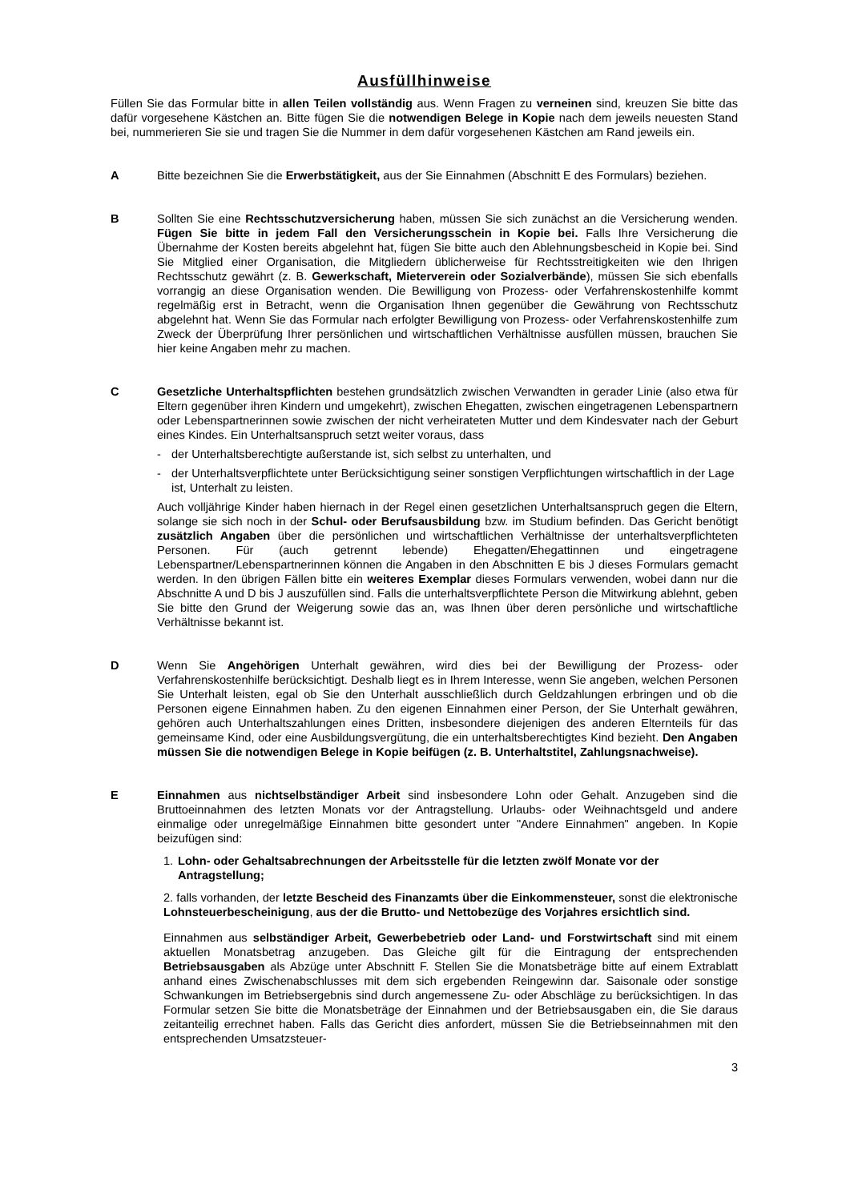Ausfüllhinweise
Füllen Sie das Formular bitte in allen Teilen vollständig aus. Wenn Fragen zu verneinen sind, kreuzen Sie bitte das dafür vorgesehene Kästchen an. Bitte fügen Sie die notwendigen Belege in Kopie nach dem jeweils neuesten Stand bei, nummerieren Sie sie und tragen Sie die Nummer in dem dafür vorgesehenen Kästchen am Rand jeweils ein.
A Bitte bezeichnen Sie die Erwerbstätigkeit, aus der Sie Einnahmen (Abschnitt E des Formulars) beziehen.
B Sollten Sie eine Rechtsschutzversicherung haben, müssen Sie sich zunächst an die Versicherung wenden. Fügen Sie bitte in jedem Fall den Versicherungsschein in Kopie bei. Falls Ihre Versicherung die Übernahme der Kosten bereits abgelehnt hat, fügen Sie bitte auch den Ablehnungsbescheid in Kopie bei. Sind Sie Mitglied einer Organisation, die Mitgliedern üblicherweise für Rechtsstreitigkeiten wie den Ihrigen Rechtsschutz gewährt (z. B. Gewerkschaft, Mieterverein oder Sozialverbände), müssen Sie sich ebenfalls vorrangig an diese Organisation wenden. Die Bewilligung von Prozess- oder Verfahrenskostenhilfe kommt regelmäßig erst in Betracht, wenn die Organisation Ihnen gegenüber die Gewährung von Rechtsschutz abgelehnt hat. Wenn Sie das Formular nach erfolgter Bewilligung von Prozess- oder Verfahrenskostenhilfe zum Zweck der Überprüfung Ihrer persönlichen und wirtschaftlichen Verhältnisse ausfüllen müssen, brauchen Sie hier keine Angaben mehr zu machen.
C Gesetzliche Unterhaltspflichten bestehen grundsätzlich zwischen Verwandten in gerader Linie (also etwa für Eltern gegenüber ihren Kindern und umgekehrt), zwischen Ehegatten, zwischen eingetragenen Lebenspartnern oder Lebenspartnerinnen sowie zwischen der nicht verheirateten Mutter und dem Kindesvater nach der Geburt eines Kindes. Ein Unterhaltsanspruch setzt weiter voraus, dass
- der Unterhaltsberechtigte außerstande ist, sich selbst zu unterhalten, und
- der Unterhaltsverpflichtete unter Berücksichtigung seiner sonstigen Verpflichtungen wirtschaftlich in der Lage ist, Unterhalt zu leisten.
Auch volljährige Kinder haben hiernach in der Regel einen gesetzlichen Unterhaltsanspruch gegen die Eltern, solange sie sich noch in der Schul- oder Berufsausbildung bzw. im Studium befinden. Das Gericht benötigt zusätzlich Angaben über die persönlichen und wirtschaftlichen Verhältnisse der unterhaltsverpflichteten Personen. Für (auch getrennt lebende) Ehegatten/Ehegattinnen und eingetragene Lebenspartner/Lebenspartnerinnen können die Angaben in den Abschnitten E bis J dieses Formulars gemacht werden. In den übrigen Fällen bitte ein weiteres Exemplar dieses Formulars verwenden, wobei dann nur die Abschnitte A und D bis J auszufüllen sind. Falls die unterhaltsverpflichtete Person die Mitwirkung ablehnt, geben Sie bitte den Grund der Weigerung sowie das an, was Ihnen über deren persönliche und wirtschaftliche Verhältnisse bekannt ist.
D Wenn Sie Angehörigen Unterhalt gewähren, wird dies bei der Bewilligung der Prozess- oder Verfahrenskostenhilfe berücksichtigt. Deshalb liegt es in Ihrem Interesse, wenn Sie angeben, welchen Personen Sie Unterhalt leisten, egal ob Sie den Unterhalt ausschließlich durch Geldzahlungen erbringen und ob die Personen eigene Einnahmen haben. Zu den eigenen Einnahmen einer Person, der Sie Unterhalt gewähren, gehören auch Unterhaltszahlungen eines Dritten, insbesondere diejenigen des anderen Elternteils für das gemeinsame Kind, oder eine Ausbildungsvergütung, die ein unterhaltsberechtigtes Kind bezieht. Den Angaben müssen Sie die notwendigen Belege in Kopie beifügen (z. B. Unterhaltstitel, Zahlungsnachweise).
E Einnahmen aus nichtselbständiger Arbeit sind insbesondere Lohn oder Gehalt. Anzugeben sind die Bruttoeinnahmen des letzten Monats vor der Antragstellung. Urlaubs- oder Weihnachtsgeld und andere einmalige oder unregelmäßige Einnahmen bitte gesondert unter "Andere Einnahmen" angeben. In Kopie beizufügen sind:
1. Lohn- oder Gehaltsabrechnungen der Arbeitsstelle für die letzten zwölf Monate vor der Antragstellung;
2. falls vorhanden, der letzte Bescheid des Finanzamts über die Einkommensteuer, sonst die elektronische Lohnsteuerbescheinigung, aus der die Brutto- und Nettobezüge des Vorjahres ersichtlich sind.
Einnahmen aus selbständiger Arbeit, Gewerbebetrieb oder Land- und Forstwirtschaft sind mit einem aktuellen Monatsbetrag anzugeben. Das Gleiche gilt für die Eintragung der entsprechenden Betriebsausgaben als Abzüge unter Abschnitt F. Stellen Sie die Monatsbeträge bitte auf einem Extrablatt anhand eines Zwischenabschlusses mit dem sich ergebenden Reingewinn dar. Saisonale oder sonstige Schwankungen im Betriebsergebnis sind durch angemessene Zu- oder Abschläge zu berücksichtigen. In das Formular setzen Sie bitte die Monatsbeträge der Einnahmen und der Betriebsausgaben ein, die Sie daraus zeitanteilig errechnet haben. Falls das Gericht dies anfordert, müssen Sie die Betriebseinnahmen mit den entsprechenden Umsatzsteuer-
3